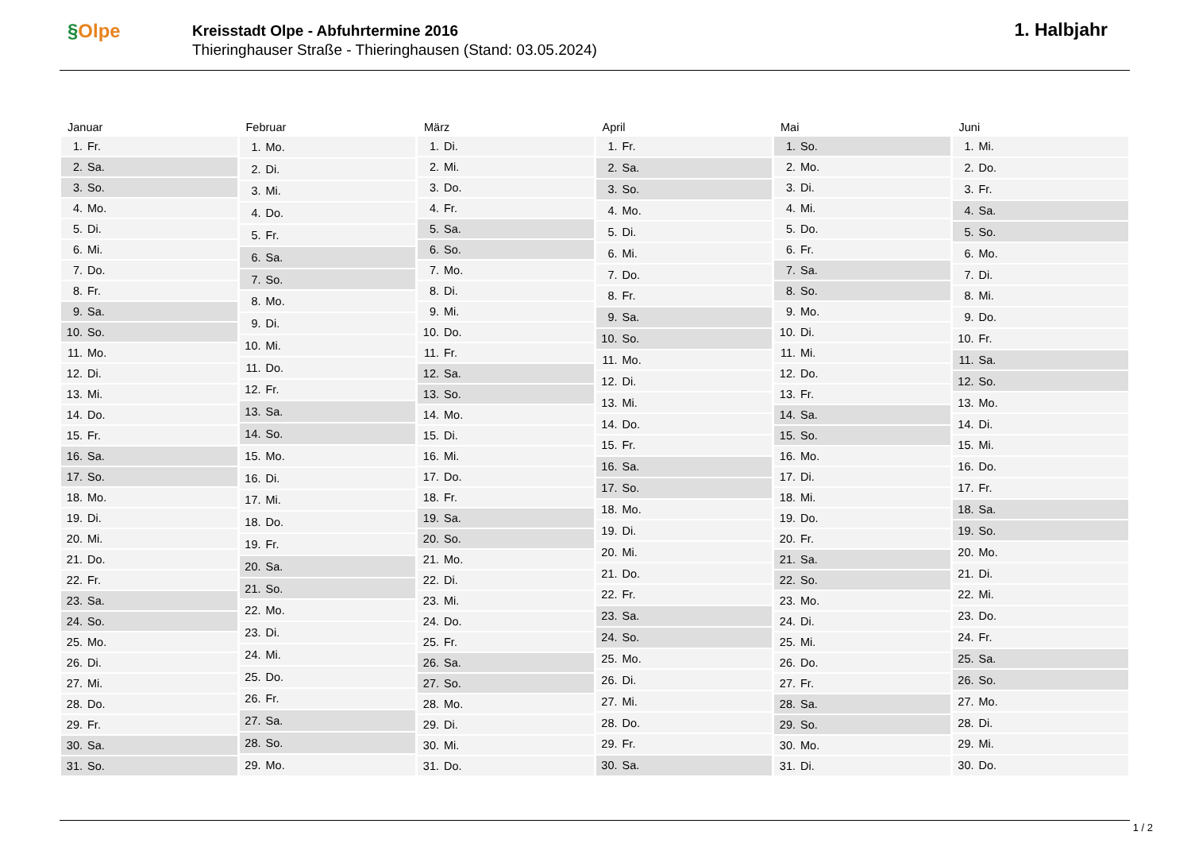§Olpe
Kreisstadt Olpe - Abfuhrtermine 2016
Thieringhauser Straße - Thieringhausen (Stand: 03.05.2024)
1. Halbjahr
Januar
| 1. | Fr. |
| 2. | Sa. |
| 3. | So. |
| 4. | Mo. |
| 5. | Di. |
| 6. | Mi. |
| 7. | Do. |
| 8. | Fr. |
| 9. | Sa. |
| 10. | So. |
| 11. | Mo. |
| 12. | Di. |
| 13. | Mi. |
| 14. | Do. |
| 15. | Fr. |
| 16. | Sa. |
| 17. | So. |
| 18. | Mo. |
| 19. | Di. |
| 20. | Mi. |
| 21. | Do. |
| 22. | Fr. |
| 23. | Sa. |
| 24. | So. |
| 25. | Mo. |
| 26. | Di. |
| 27. | Mi. |
| 28. | Do. |
| 29. | Fr. |
| 30. | Sa. |
| 31. | So. |
Februar
| 1. | Mo. |
| 2. | Di. |
| 3. | Mi. |
| 4. | Do. |
| 5. | Fr. |
| 6. | Sa. |
| 7. | So. |
| 8. | Mo. |
| 9. | Di. |
| 10. | Mi. |
| 11. | Do. |
| 12. | Fr. |
| 13. | Sa. |
| 14. | So. |
| 15. | Mo. |
| 16. | Di. |
| 17. | Mi. |
| 18. | Do. |
| 19. | Fr. |
| 20. | Sa. |
| 21. | So. |
| 22. | Mo. |
| 23. | Di. |
| 24. | Mi. |
| 25. | Do. |
| 26. | Fr. |
| 27. | Sa. |
| 28. | So. |
| 29. | Mo. |
März
| 1. | Di. |
| 2. | Mi. |
| 3. | Do. |
| 4. | Fr. |
| 5. | Sa. |
| 6. | So. |
| 7. | Mo. |
| 8. | Di. |
| 9. | Mi. |
| 10. | Do. |
| 11. | Fr. |
| 12. | Sa. |
| 13. | So. |
| 14. | Mo. |
| 15. | Di. |
| 16. | Mi. |
| 17. | Do. |
| 18. | Fr. |
| 19. | Sa. |
| 20. | So. |
| 21. | Mo. |
| 22. | Di. |
| 23. | Mi. |
| 24. | Do. |
| 25. | Fr. |
| 26. | Sa. |
| 27. | So. |
| 28. | Mo. |
| 29. | Di. |
| 30. | Mi. |
| 31. | Do. |
April
| 1. | Fr. |
| 2. | Sa. |
| 3. | So. |
| 4. | Mo. |
| 5. | Di. |
| 6. | Mi. |
| 7. | Do. |
| 8. | Fr. |
| 9. | Sa. |
| 10. | So. |
| 11. | Mo. |
| 12. | Di. |
| 13. | Mi. |
| 14. | Do. |
| 15. | Fr. |
| 16. | Sa. |
| 17. | So. |
| 18. | Mo. |
| 19. | Di. |
| 20. | Mi. |
| 21. | Do. |
| 22. | Fr. |
| 23. | Sa. |
| 24. | So. |
| 25. | Mo. |
| 26. | Di. |
| 27. | Mi. |
| 28. | Do. |
| 29. | Fr. |
| 30. | Sa. |
Mai
| 1. | So. |
| 2. | Mo. |
| 3. | Di. |
| 4. | Mi. |
| 5. | Do. |
| 6. | Fr. |
| 7. | Sa. |
| 8. | So. |
| 9. | Mo. |
| 10. | Di. |
| 11. | Mi. |
| 12. | Do. |
| 13. | Fr. |
| 14. | Sa. |
| 15. | So. |
| 16. | Mo. |
| 17. | Di. |
| 18. | Mi. |
| 19. | Do. |
| 20. | Fr. |
| 21. | Sa. |
| 22. | So. |
| 23. | Mo. |
| 24. | Di. |
| 25. | Mi. |
| 26. | Do. |
| 27. | Fr. |
| 28. | Sa. |
| 29. | So. |
| 30. | Mo. |
| 31. | Di. |
Juni
| 1. | Mi. |
| 2. | Do. |
| 3. | Fr. |
| 4. | Sa. |
| 5. | So. |
| 6. | Mo. |
| 7. | Di. |
| 8. | Mi. |
| 9. | Do. |
| 10. | Fr. |
| 11. | Sa. |
| 12. | So. |
| 13. | Mo. |
| 14. | Di. |
| 15. | Mi. |
| 16. | Do. |
| 17. | Fr. |
| 18. | Sa. |
| 19. | So. |
| 20. | Mo. |
| 21. | Di. |
| 22. | Mi. |
| 23. | Do. |
| 24. | Fr. |
| 25. | Sa. |
| 26. | So. |
| 27. | Mo. |
| 28. | Di. |
| 29. | Mi. |
| 30. | Do. |
1 / 2